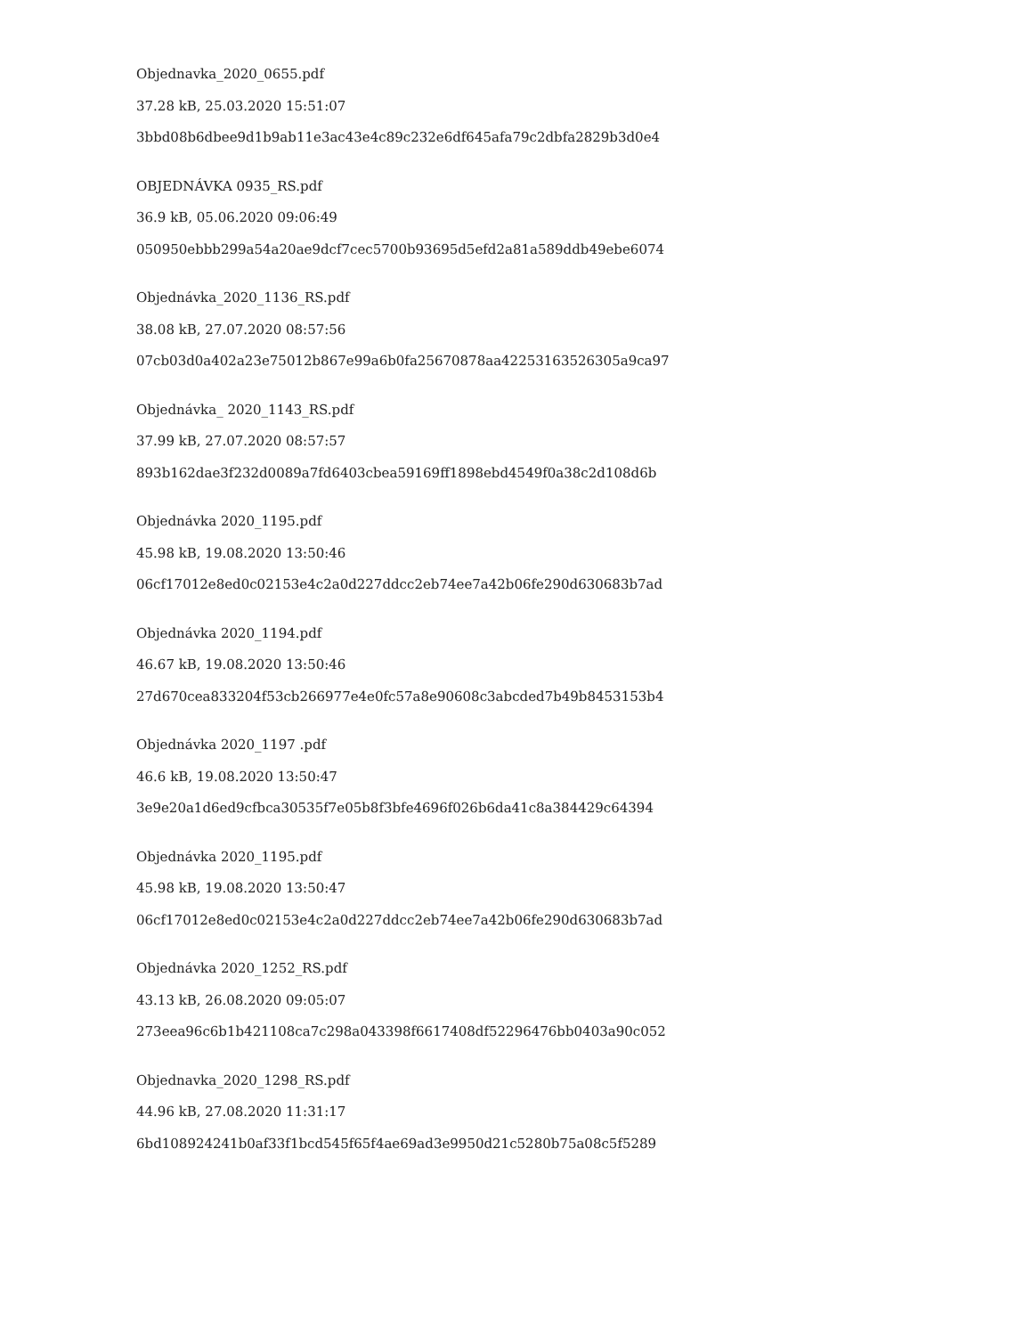Objednavka_2020_0655.pdf
37.28 kB, 25.03.2020 15:51:07
3bbd08b6dbee9d1b9ab11e3ac43e4c89c232e6df645afa79c2dbfa2829b3d0e4
OBJEDNÁVKA 0935_RS.pdf
36.9 kB, 05.06.2020 09:06:49
050950ebbb299a54a20ae9dcf7cec5700b93695d5efd2a81a589ddb49ebe6074
Objednávka_2020_1136_RS.pdf
38.08 kB, 27.07.2020 08:57:56
07cb03d0a402a23e75012b867e99a6b0fa25670878aa42253163526305a9ca97
Objednávka_ 2020_1143_RS.pdf
37.99 kB, 27.07.2020 08:57:57
893b162dae3f232d0089a7fd6403cbea59169ff1898ebd4549f0a38c2d108d6b
Objednávka 2020_1195.pdf
45.98 kB, 19.08.2020 13:50:46
06cf17012e8ed0c02153e4c2a0d227ddcc2eb74ee7a42b06fe290d630683b7ad
Objednávka 2020_1194.pdf
46.67 kB, 19.08.2020 13:50:46
27d670cea833204f53cb266977e4e0fc57a8e90608c3abcded7b49b8453153b4
Objednávka 2020_1197 .pdf
46.6 kB, 19.08.2020 13:50:47
3e9e20a1d6ed9cfbca30535f7e05b8f3bfe4696f026b6da41c8a384429c64394
Objednávka 2020_1195.pdf
45.98 kB, 19.08.2020 13:50:47
06cf17012e8ed0c02153e4c2a0d227ddcc2eb74ee7a42b06fe290d630683b7ad
Objednávka 2020_1252_RS.pdf
43.13 kB, 26.08.2020 09:05:07
273eea96c6b1b421108ca7c298a043398f6617408df52296476bb0403a90c052
Objednavka_2020_1298_RS.pdf
44.96 kB, 27.08.2020 11:31:17
6bd108924241b0af33f1bcd545f65f4ae69ad3e9950d21c5280b75a08c5f5289